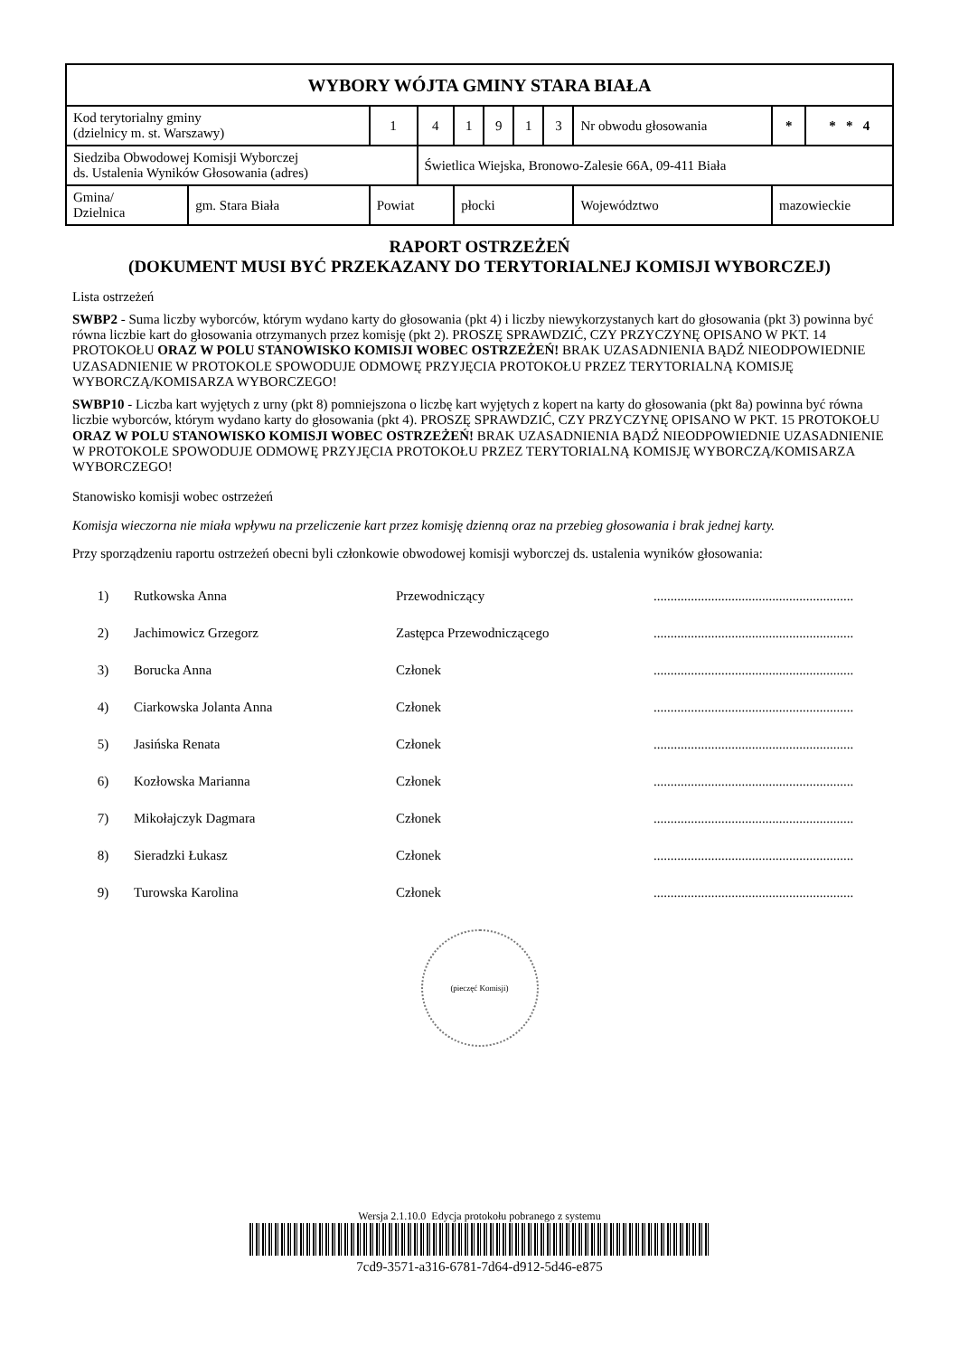| WYBORY WÓJTA GMINY STARA BIAŁA | | | | | | | | | | | | |
| Kod terytorialny gminy (dzielnicy m. st. Warszawy) | | 1 | 4 | 1 | 9 | 1 | 3 | Nr obwodu głosowania | | | * | * * 4 |
| Siedziba Obwodowej Komisji Wyborczej ds. Ustalenia Wyników Głosowania (adres) | | | Świetlica Wiejska, Bronowo-Zalesie 66A, 09-411 Biała | | | | | | | | | |
| Gmina/ Dzielnica | gm. Stara Biała | Powiat | | płocki | | | | | Województwo | mazowieckie | | |
RAPORT OSTRZEŻEŃ
(DOKUMENT MUSI BYĆ PRZEKAZANY DO TERYTORIALNEJ KOMISJI WYBORCZEJ)
Lista ostrzeżeń
SWBP2 - Suma liczby wyborców, którym wydano karty do głosowania (pkt 4) i liczby niewykorzystanych kart do głosowania (pkt 3) powinna być równa liczbie kart do głosowania otrzymanych przez komisję (pkt 2). PROSZĘ SPRAWDZIĆ, CZY PRZYCZYNĘ OPISANO W PKT. 14 PROTOKOŁU ORAZ W POLU STANOWISKO KOMISJI WOBEC OSTRZEŻEŃ! BRAK UZASADNIENIA BĄDŹ NIEODPOWIEDNIE UZASADNIENIE W PROTOKOLE SPOWODUJE ODMOWĘ PRZYJĘCIA PROTOKOŁU PRZEZ TERYTORIALNĄ KOMISJĘ WYBORCZĄ/KOMISARZA WYBORCZEGO!
SWBP10 - Liczba kart wyjętych z urny (pkt 8) pomniejszona o liczbę kart wyjętych z kopert na karty do głosowania (pkt 8a) powinna być równa liczbie wyborców, którym wydano karty do głosowania (pkt 4). PROSZĘ SPRAWDZIĆ, CZY PRZYCZYNĘ OPISANO W PKT. 15 PROTOKOŁU ORAZ W POLU STANOWISKO KOMISJI WOBEC OSTRZEŻEŃ! BRAK UZASADNIENIA BĄDŹ NIEODPOWIEDNIE UZASADNIENIE W PROTOKOLE SPOWODUJE ODMOWĘ PRZYJĘCIA PROTOKOŁU PRZEZ TERYTORIALNĄ KOMISJĘ WYBORCZĄ/KOMISARZA WYBORCZEGO!
Stanowisko komisji wobec ostrzeżeń
Komisja wieczorna nie miała wpływu na przeliczenie kart przez komisję dzienną oraz na przebieg głosowania i brak jednej karty.
Przy sporządzeniu raportu ostrzeżeń obecni byli członkowie obwodowej komisji wyborczej ds. ustalenia wyników głosowania:
| 1) | Rutkowska Anna | Przewodniczący | ........................................................... |
| 2) | Jachimowicz Grzegorz | Zastępca Przewodniczącego | ........................................................... |
| 3) | Borucka Anna | Członek | ........................................................... |
| 4) | Ciarkowska Jolanta Anna | Członek | ........................................................... |
| 5) | Jasińska Renata | Członek | ........................................................... |
| 6) | Kozłowska Marianna | Członek | ........................................................... |
| 7) | Mikołajczyk Dagmara | Członek | ........................................................... |
| 8) | Sieradzki Łukasz | Członek | ........................................................... |
| 9) | Turowska Karolina | Członek | ........................................................... |
(pieczęć Komisji)
Wersja 2.1.10.0 Edycja protokołu pobranego z systemu
7cd9-3571-a316-6781-7d64-d912-5d46-e875